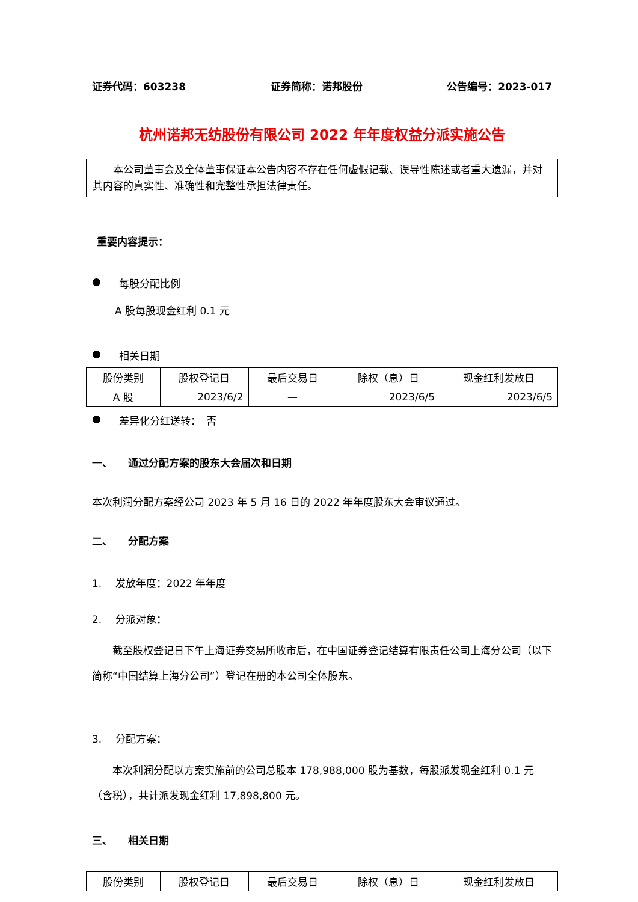证券代码：603238 证券简称：诺邦股份 公告编号：2023-017
杭州诺邦无纺股份有限公司 2022 年年度权益分派实施公告
　　本公司董事会及全体董事保证本公告内容不存在任何虚假记载、误导性陈述或者重大遗漏，并对其内容的真实性、准确性和完整性承担法律责任。
重要内容提示：
● 每股分配比例
A 股每股现金红利 0.1 元
● 相关日期
| 股份类别 | 股权登记日 | 最后交易日 | 除权（息）日 | 现金红利发放日 |
| A 股 | 2023/6/2 | — | 2023/6/5 | 2023/6/5 |
● 差异化分红送转：　否
一、　　通过分配方案的股东大会届次和日期
本次利润分配方案经公司 2023 年 5 月 16 日的 2022 年年度股东大会审议通过。
二、　　分配方案
1.　 发放年度：2022 年年度
2.　 分派对象：
　　截至股权登记日下午上海证券交易所收市后，在中国证券登记结算有限责任公司上海分公司（以下简称“中国结算上海分公司”）登记在册的本公司全体股东。
3.　 分配方案：
　　本次利润分配以方案实施前的公司总股本 178,988,000 股为基数，每股派发现金红利 0.1 元（含税），共计派发现金红利 17,898,800 元。
三、　　相关日期
| 股份类别 | 股权登记日 | 最后交易日 | 除权（息）日 | 现金红利发放日 |